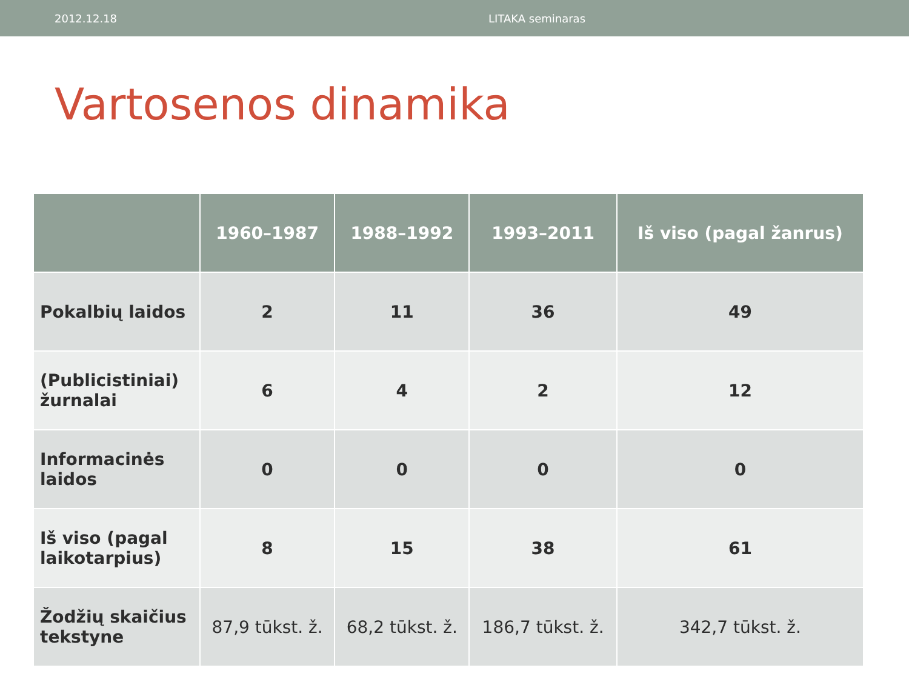2012.12.18 LITAKA seminaras
Vartosenos dinamika
| | 1960–1987 | 1988–1992 | 1993–2011 | Iš viso (pagal žanrus) |
| --- | --- | --- | --- | --- |
| Pokalbių laidos | 2 | 11 | 36 | 49 |
| (Publicistiniai) žurnalai | 6 | 4 | 2 | 12 |
| Informacinės laidos | 0 | 0 | 0 | 0 |
| Iš viso (pagal laikotarpius) | 8 | 15 | 38 | 61 |
| Žodžių skaičius tekstyne | 87,9 tūkst. ž. | 68,2 tūkst. ž. | 186,7 tūkst. ž. | 342,7 tūkst. ž. |